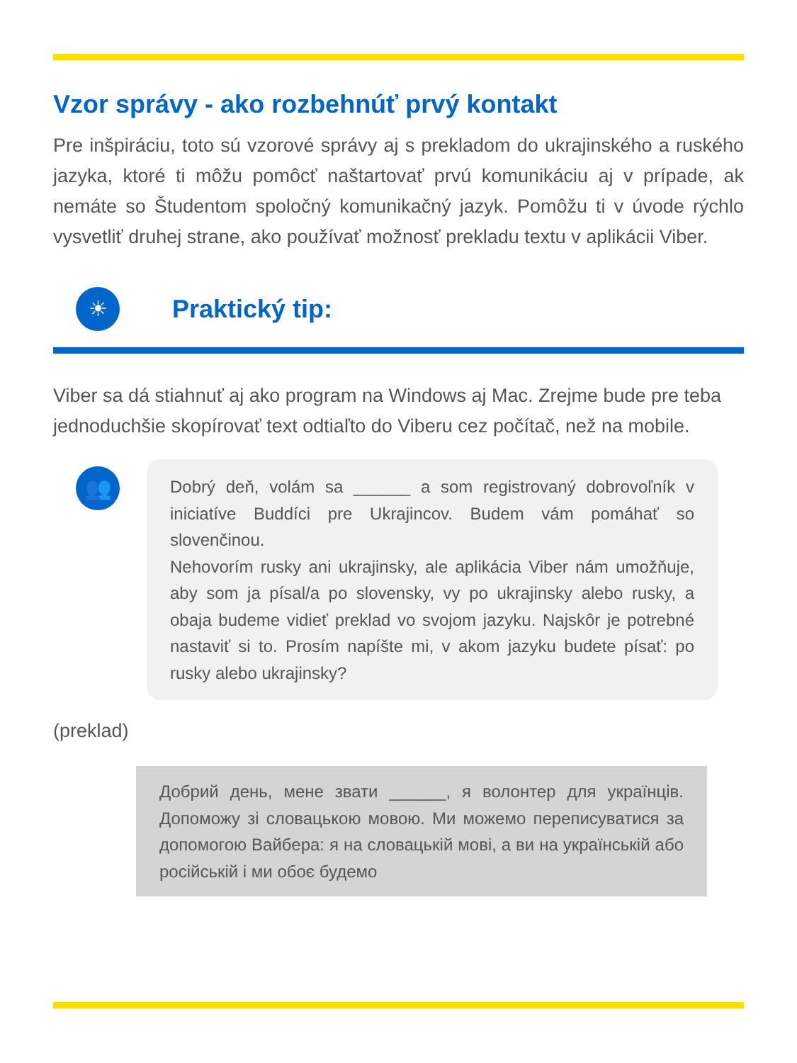Vzor správy - ako rozbehnúť prvý kontakt
Pre inšpiráciu, toto sú vzorové správy aj s prekladom do ukrajinského a ruského jazyka, ktoré ti môžu pomôcť naštartovať prvú komunikáciu aj v prípade, ak nemáte so Študentom spoločný komunikačný jazyk. Pomôžu ti v úvode rýchlo vysvetliť druhej strane, ako používať možnosť prekladu textu v aplikácii Viber.
☀
Praktický tip:
Viber sa dá stiahnuť aj ako program na Windows aj Mac. Zrejme bude pre teba jednoduchšie skopírovať text odtiaľto do Viberu cez počítač, než na mobile.
👥
Dobrý deň, volám sa ______ a som registrovaný dobrovoľník v iniciatíve Buddíci pre Ukrajincov. Budem vám pomáhať so slovenčinou.
Nehovorím rusky ani ukrajinsky, ale aplikácia Viber nám umožňuje, aby som ja písal/a po slovensky, vy po ukrajinsky alebo rusky, a obaja budeme vidieť preklad vo svojom jazyku. Najskôr je potrebné nastaviť si to. Prosím napíšte mi, v akom jazyku budete písať: po rusky alebo ukrajinsky?
(preklad)
Добрий день, мене звати ______, я волонтер для українців. Допоможу зі словацькою мовою. Ми можемо переписуватися за допомогою Вайбера: я на словацькій мові, а ви на українській або російській і ми обоє будемо